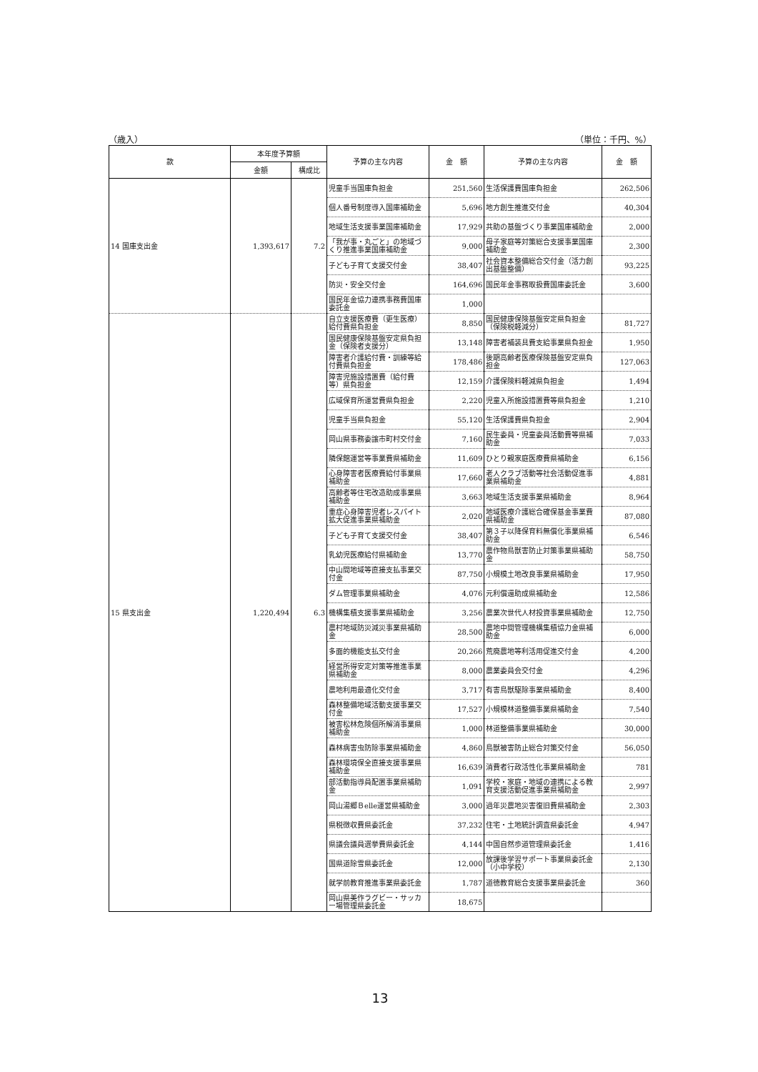（歳入） （単位：千円、%）
| 款 | 本年度予算額 | | 予算の主な内容 | 金 額 | 予算の主な内容 | 金 額 |
| --- | --- | --- | --- | --- | --- | --- |
| | 金額 | 構成比 | | | | |
| 14 国庫支出金 | 1,393,617 | 7.2 | 児童手当国庫負担金 | 251,560 | 生活保護費国庫負担金 | 262,506 |
| | | | 個人番号制度導入国庫補助金 | 5,696 | 地方創生推進交付金 | 40,304 |
| | | | 地域生活支援事業国庫補助金 | 17,929 | 共助の基盤づくり事業国庫補助金 | 2,000 |
| | | | 「我が事・丸ごと」の地域づくり推進事業国庫補助金 | 9,000 | 母子家庭等対策総合支援事業国庫補助金 | 2,300 |
| | | | 子ども子育て支援交付金 | 38,407 | 社会資本整備総合交付金（活力創出基盤整備） | 93,225 |
| | | | 防災・安全交付金 | 164,696 | 国民年金事務取扱費国庫委託金 | 3,600 |
| | | | 国民年金協力連携事務費国庫委託金 | 1,000 | | |
| 15 県支出金 | 1,220,494 | 6.3 | 自立支援医療費（更生医療）給付費県負担金 | 8,850 | 国民健康保険基盤安定県負担金（保険税軽減分） | 81,727 |
| | | | 国民健康保険基盤安定県負担金（保険者支援分） | 13,148 | 障害者補装具費支給事業県負担金 | 1,950 |
| | | | 障害者介護給付費・訓練等給付費県負担金 | 178,486 | 後期高齢者医療保険基盤安定県負担金 | 127,063 |
| | | | 障害児施設措置費（給付費等）県負担金 | 12,159 | 介護保険料軽減県負担金 | 1,494 |
| | | | 広域保育所運営費県負担金 | 2,220 | 児童入所施設措置費等県負担金 | 1,210 |
| | | | 児童手当県負担金 | 55,120 | 生活保護費県負担金 | 2,904 |
| | | | 岡山県事務委譲市町村交付金 | 7,160 | 民生委員・児童委員活動費等県補助金 | 7,033 |
| | | | 隣保館運営等事業費県補助金 | 11,609 | ひとり親家庭医療費県補助金 | 6,156 |
| | | | 心身障害者医療費給付事業県補助金 | 17,660 | 老人クラブ活動等社会活動促進事業県補助金 | 4,881 |
| | | | 高齢者等住宅改造助成事業県補助金 | 3,663 | 地域生活支援事業県補助金 | 8,964 |
| | | | 重症心身障害児者レスパイト拡大促進事業県補助金 | 2,020 | 地域医療介護総合確保基金事業費県補助金 | 87,080 |
| | | | 子ども子育て支援交付金 | 38,407 | 第３子以降保育料無償化事業県補助金 | 6,546 |
| | | | 乳幼児医療給付県補助金 | 13,770 | 農作物鳥獣害防止対策事業県補助金 | 58,750 |
| | | | 中山間地域等直接支払事業交付金 | 87,750 | 小規模土地改良事業県補助金 | 17,950 |
| | | | ダム管理事業県補助金 | 4,076 | 元利償還助成県補助金 | 12,586 |
| | | | 機構集積支援事業県補助金 | 3,256 | 農業次世代人材投資事業県補助金 | 12,750 |
| | | | 農村地域防災減災事業県補助金 | 28,500 | 農地中間管理機構集積協力金県補助金 | 6,000 |
| | | | 多面的機能支払交付金 | 20,266 | 荒廃農地等利活用促進交付金 | 4,200 |
| | | | 経営所得安定対策等推進事業県補助金 | 8,000 | 農業委員会交付金 | 4,296 |
| | | | 農地利用最適化交付金 | 3,717 | 有害鳥獣駆除事業県補助金 | 8,400 |
| | | | 森林整備地域活動支援事業交付金 | 17,527 | 小規模林道整備事業県補助金 | 7,540 |
| | | | 被害松林危険個所解消事業県補助金 | 1,000 | 林道整備事業県補助金 | 30,000 |
| | | | 森林病害虫防除事業県補助金 | 4,860 | 鳥獣被害防止総合対策交付金 | 56,050 |
| | | | 森林環境保全直接支援事業県補助金 | 16,639 | 消費者行政活性化事業県補助金 | 781 |
| | | | 部活動指導員配置事業県補助金 | 1,091 | 学校・家庭・地域の連携による教育支援活動促進事業県補助金 | 2,997 |
| | | | 岡山湯郷Ｂelle運営県補助金 | 3,000 | 過年災農地災害復旧費県補助金 | 2,303 |
| | | | 県税徴収費県委託金 | 37,232 | 住宅・土地統計調査県委託金 | 4,947 |
| | | | 県議会議員選挙費県委託金 | 4,144 | 中国自然歩道管理県委託金 | 1,416 |
| | | | 国県道除雪県委託金 | 12,000 | 放課後学習サポート事業県委託金（小中学校） | 2,130 |
| | | | 就学前教育推進事業県委託金 | 1,787 | 道徳教育総合支援事業県委託金 | 360 |
| | | | 岡山県美作ラグビー・サッカー場管理県委託金 | 18,675 | | |
13